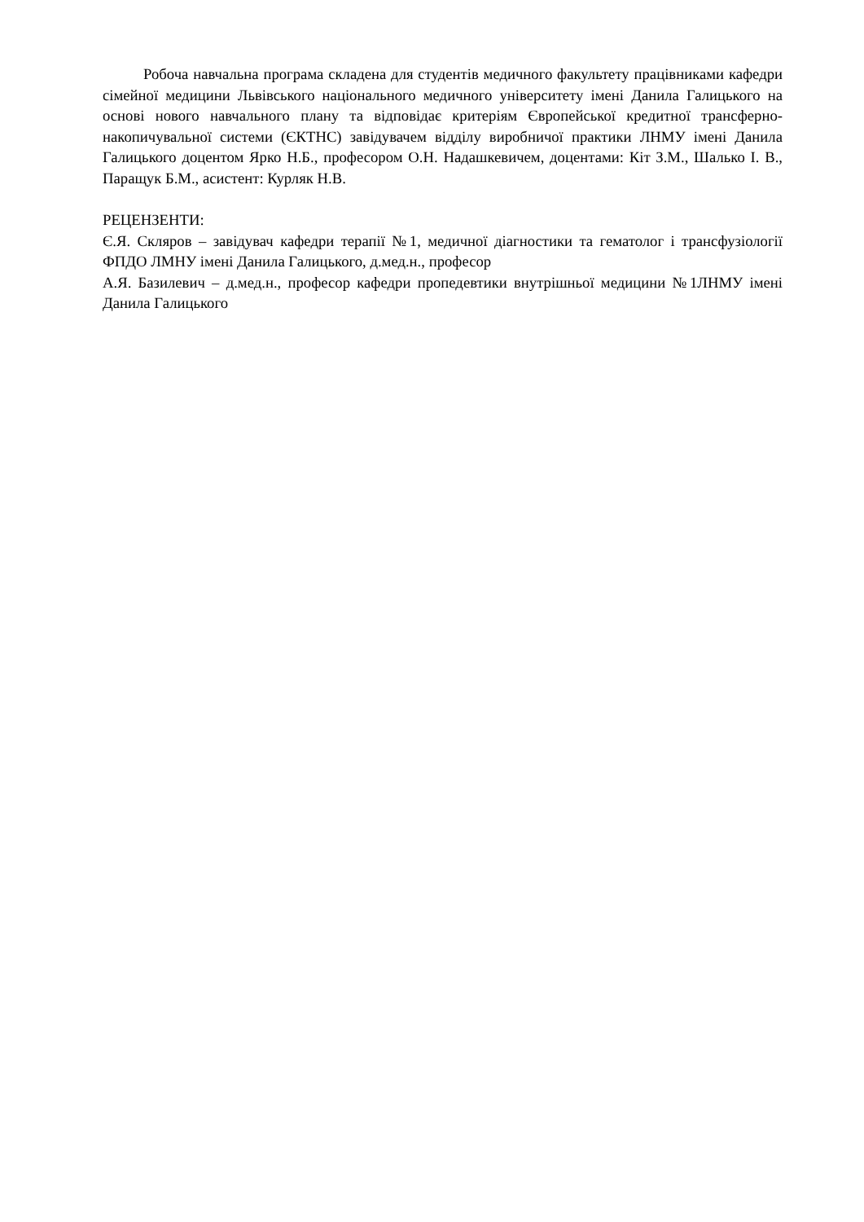Робоча навчальна програма складена для студентів медичного факультету працівниками кафедри сімейної медицини Львівського національного медичного університету імені Данила Галицького на основі нового навчального плану та відповідає критеріям Європейської кредитної трансферно-накопичувальної системи (ЄКТНС) завідувачем відділу виробничої практики ЛНМУ імені Данила Галицького доцентом Ярко Н.Б., професором О.Н. Надашкевичем, доцентами: Кіт З.М., Шалько І. В., Паращук Б.М., асистент: Курляк Н.В.
РЕЦЕНЗЕНТИ:
Є.Я. Скляров – завідувач кафедри терапії №1, медичної діагностики та гематолог і трансфузіології ФПДО ЛМНУ імені Данила Галицького, д.мед.н., професор
А.Я. Базилевич – д.мед.н., професор кафедри пропедевтики внутрішньої медицини №1ЛНМУ імені Данила Галицького